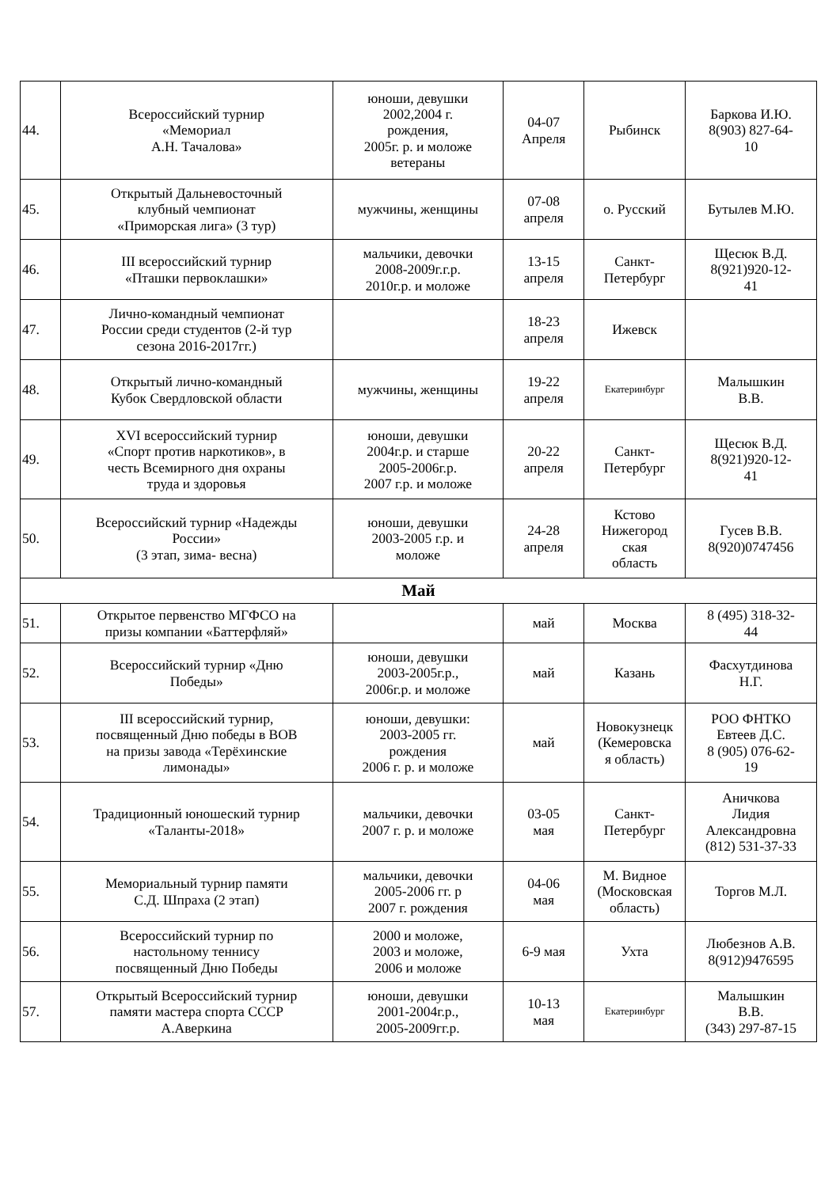| 44. | Всероссийский турнир «Мемориал А.Н. Тачалова» | юноши, девушки 2002,2004 г. рождения, 2005г. р. и моложе ветераны | 04-07 Апреля | Рыбинск | Баркова И.Ю. 8(903) 827-64- 10 |
| 45. | Открытый Дальневосточный клубный чемпионат «Приморская лига» (3 тур) | мужчины, женщины | 07-08 апреля | о. Русский | Бутылев М.Ю. |
| 46. | III всероссийский турнир «Пташки первоклашки» | мальчики, девочки 2008-2009г.г.р. 2010г.р. и моложе | 13-15 апреля | Санкт- Петербург | Щесюк В.Д. 8(921)920-12- 41 |
| 47. | Лично-командный чемпионат России среди студентов (2-й тур сезона 2016-2017гг.) | | 18-23 апреля | Ижевск | |
| 48. | Открытый лично-командный Кубок Свердловской области | мужчины, женщины | 19-22 апреля | Екатеринбург | Малышкин В.В. |
| 49. | XVI всероссийский турнир «Спорт против наркотиков», в честь Всемирного дня охраны труда и здоровья | юноши, девушки 2004г.р. и старше 2005-2006г.р. 2007 г.р. и моложе | 20-22 апреля | Санкт- Петербург | Щесюк В.Д. 8(921)920-12- 41 |
| 50. | Всероссийский турнир «Надежды России» (3 этап, зима- весна) | юноши, девушки 2003-2005 г.р. и моложе | 24-28 апреля | Кстово Нижегород ская область | Гусев В.В. 8(920)0747456 |
| Май | | | | | |
| 51. | Открытое первенство МГФСО на призы компании «Баттерфляй» | | май | Москва | 8 (495) 318-32- 44 |
| 52. | Всероссийский турнир «Дню Победы» | юноши, девушки 2003-2005г.р., 2006г.р. и моложе | май | Казань | Фасхутдинова Н.Г. |
| 53. | III всероссийский турнир, посвященный Дню победы в ВОВ на призы завода «Терёхинские лимонады» | юноши, девушки: 2003-2005 гг. рождения 2006 г. р. и моложе | май | Новокузнецк (Кемеровска я область) | РОО ФНТКО Евтеев Д.С. 8 (905) 076-62- 19 |
| 54. | Традиционный юношеский турнир «Таланты-2018» | мальчики, девочки 2007 г. р. и моложе | 03-05 мая | Санкт- Петербург | Аничкова Лидия Александровна (812) 531-37-33 |
| 55. | Мемориальный турнир памяти С.Д. Шпраха (2 этап) | мальчики, девочки 2005-2006 гг. р 2007 г. рождения | 04-06 мая | М. Видное (Московская область) | Торгов М.Л. |
| 56. | Всероссийский турнир по настольному теннису посвященный Дню Победы | 2000 и моложе, 2003 и моложе, 2006 и моложе | 6-9 мая | Ухта | Любезнов А.В. 8(912)9476595 |
| 57. | Открытый Всероссийский турнир памяти мастера спорта СССР А.Аверкина | юноши, девушки 2001-2004г.р., 2005-2009гг.р. | 10-13 мая | Екатеринбург | Малышкин В.В. (343) 297-87-15 |